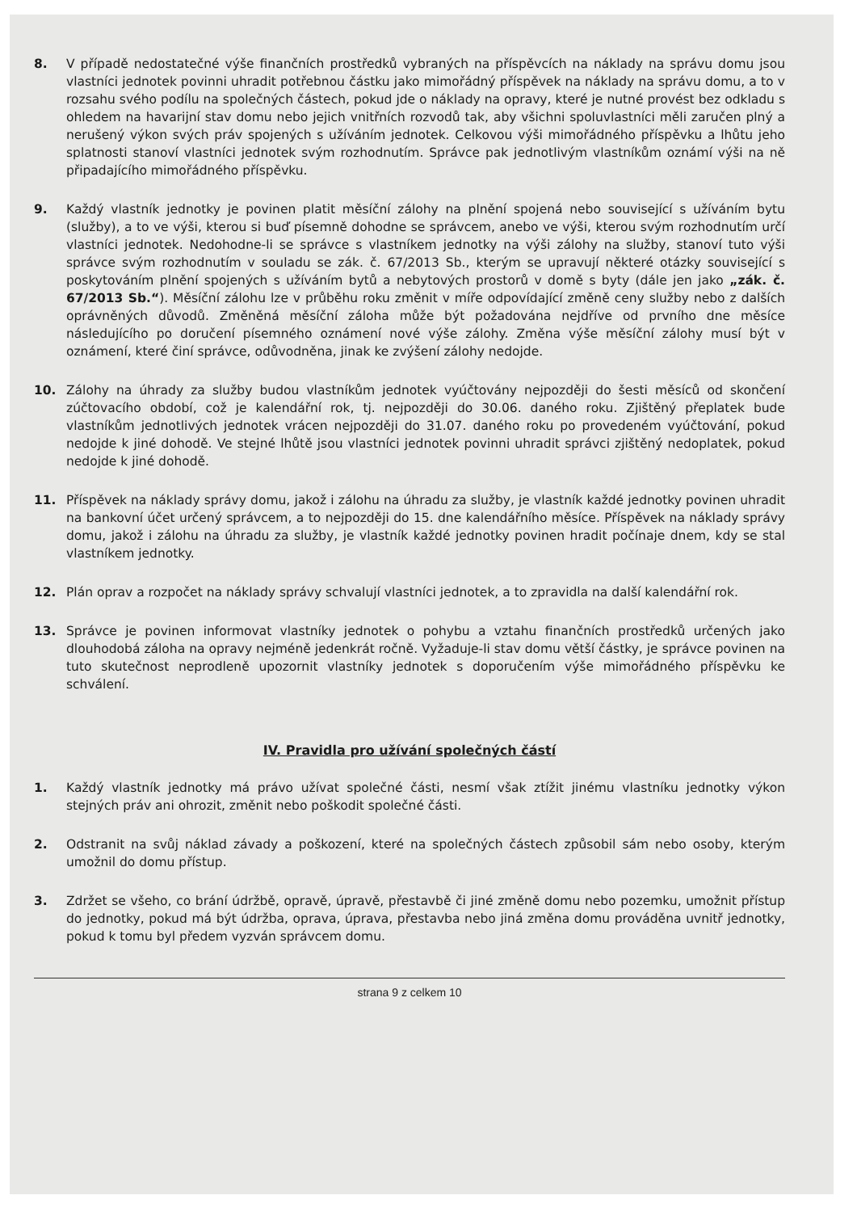8. V případě nedostatečné výše finančních prostředků vybraných na příspěvcích na náklady na správu domu jsou vlastníci jednotek povinni uhradit potřebnou částku jako mimořádný příspěvek na náklady na správu domu, a to v rozsahu svého podílu na společných částech, pokud jde o náklady na opravy, které je nutné provést bez odkladu s ohledem na havarijní stav domu nebo jejich vnitřních rozvodů tak, aby všichni spoluvlastníci měli zaručen plný a nerušený výkon svých práv spojených s užíváním jednotek. Celkovou výši mimořádného příspěvku a lhůtu jeho splatnosti stanoví vlastníci jednotek svým rozhodnutím. Správce pak jednotlivým vlastníkům oznámí výši na ně připadajícího mimořádného příspěvku.
9. Každý vlastník jednotky je povinen platit měsíční zálohy na plnění spojená nebo související s užíváním bytu (služby), a to ve výši, kterou si buď písemně dohodne se správcem, anebo ve výši, kterou svým rozhodnutím určí vlastníci jednotek. Nedohodne-li se správce s vlastníkem jednotky na výši zálohy na služby, stanoví tuto výši správce svým rozhodnutím v souladu se zák. č. 67/2013 Sb., kterým se upravují některé otázky související s poskytováním plnění spojených s užíváním bytů a nebytových prostorů v domě s byty (dále jen jako „zák. č. 67/2013 Sb.“). Měsíční zálohu lze v průběhu roku změnit v míře odpovídající změně ceny služby nebo z dalších oprávněných důvodů. Změněná měsíční záloha může být požadována nejdříve od prvního dne měsíce následujícího po doručení písemného oznámení nové výše zálohy. Změna výše měsíční zálohy musí být v oznámení, které činí správce, odůvodněna, jinak ke zvýšení zálohy nedojde.
10. Zálohy na úhrady za služby budou vlastníkům jednotek vyúčtovány nejpozději do šesti měsíců od skončení zúčtovacího období, což je kalendářní rok, tj. nejpozději do 30.06. daného roku. Zjištěný přeplatek bude vlastníkům jednotlivých jednotek vrácen nejpozději do 31.07. daného roku po provedeném vyúčtování, pokud nedojde k jiné dohodě. Ve stejné lhůtě jsou vlastníci jednotek povinni uhradit správci zjištěný nedoplatek, pokud nedojde k jiné dohodě.
11. Příspěvek na náklady správy domu, jakož i zálohu na úhradu za služby, je vlastník každé jednotky povinen uhradit na bankovní účet určený správcem, a to nejpozději do 15. dne kalendářního měsíce. Příspěvek na náklady správy domu, jakož i zálohu na úhradu za služby, je vlastník každé jednotky povinen hradit počínaje dnem, kdy se stal vlastníkem jednotky.
12. Plán oprav a rozpočet na náklady správy schvalují vlastníci jednotek, a to zpravidla na další kalendářní rok.
13. Správce je povinen informovat vlastníky jednotek o pohybu a vztahu finančních prostředků určených jako dlouhodobá záloha na opravy nejméně jedenkrát ročně. Vyžaduje-li stav domu větší částky, je správce povinen na tuto skutečnost neprodleně upozornit vlastníky jednotek s doporučením výše mimořádného příspěvku ke schválení.
IV. Pravidla pro užívání společných částí
1. Každý vlastník jednotky má právo užívat společné části, nesmí však ztížit jinému vlastníku jednotky výkon stejných práv ani ohrozit, změnit nebo poškodit společné části.
2. Odstranit na svůj náklad závady a poškození, které na společných částech způsobil sám nebo osoby, kterým umožnil do domu přístup.
3. Zdržet se všeho, co brání údržbě, opravě, úpravě, přestavbě či jiné změně domu nebo pozemku, umožnit přístup do jednotky, pokud má být údržba, oprava, úprava, přestavba nebo jiná změna domu prováděna uvnitř jednotky, pokud k tomu byl předem vyzván správcem domu.
strana 9 z celkem 10